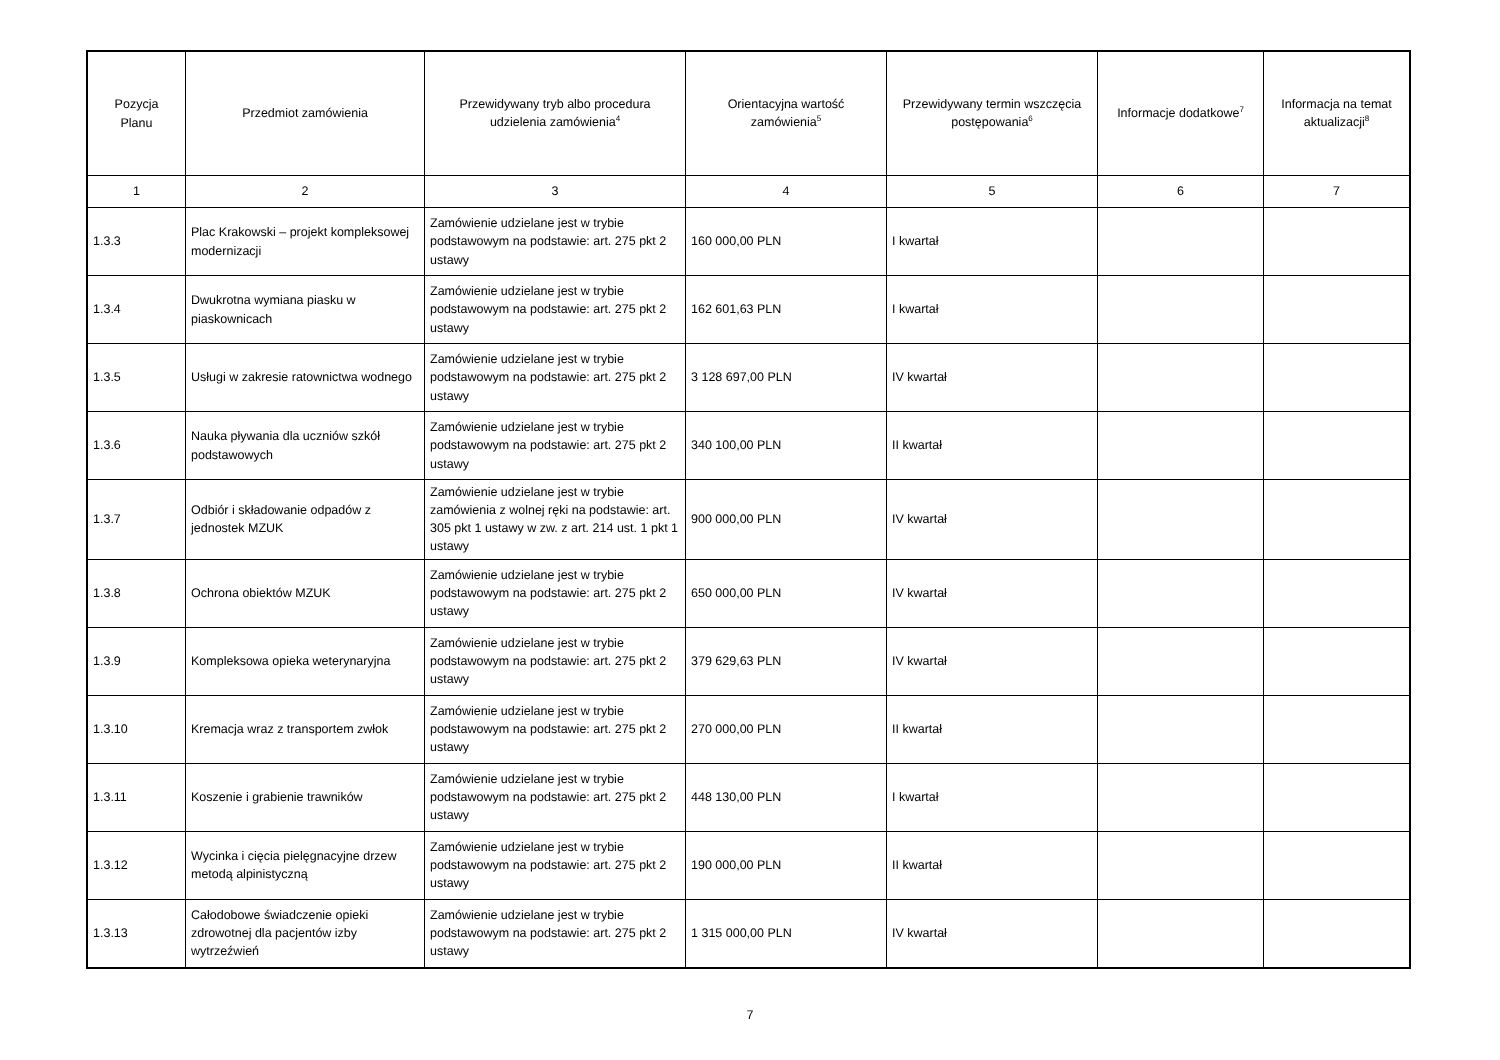| Pozycja Planu | Przedmiot zamówienia | Przewidywany tryb albo procedura udzielenia zamówienia<sup>4</sup> | Orientacyjna wartość zamówienia<sup>5</sup> | Przewidywany termin wszczęcia postępowania<sup>6</sup> | Informacje dodatkowe<sup>7</sup> | Informacja na temat aktualizacji<sup>8</sup> |
| --- | --- | --- | --- | --- | --- | --- |
| 1 | 2 | 3 | 4 | 5 | 6 | 7 |
| 1.3.3 | Plac Krakowski – projekt kompleksowej modernizacji | Zamówienie udzielane jest w trybie podstawowym na podstawie: art. 275 pkt 2 ustawy | 160 000,00 PLN | I kwartał | | |
| 1.3.4 | Dwukrotna wymiana piasku w piaskownicach | Zamówienie udzielane jest w trybie podstawowym na podstawie: art. 275 pkt 2 ustawy | 162 601,63 PLN | I kwartał | | |
| 1.3.5 | Usługi w zakresie ratownictwa wodnego | Zamówienie udzielane jest w trybie podstawowym na podstawie: art. 275 pkt 2 ustawy | 3 128 697,00 PLN | IV kwartał | | |
| 1.3.6 | Nauka pływania dla uczniów szkół podstawowych | Zamówienie udzielane jest w trybie podstawowym na podstawie: art. 275 pkt 2 ustawy | 340 100,00 PLN | II kwartał | | |
| 1.3.7 | Odbiór i składowanie odpadów z jednostek MZUK | Zamówienie udzielane jest w trybie zamówienia z wolnej ręki na podstawie: art. 305 pkt 1 ustawy w zw. z art. 214 ust. 1 pkt 1 ustawy | 900 000,00 PLN | IV kwartał | | |
| 1.3.8 | Ochrona obiektów MZUK | Zamówienie udzielane jest w trybie podstawowym na podstawie: art. 275 pkt 2 ustawy | 650 000,00 PLN | IV kwartał | | |
| 1.3.9 | Kompleksowa opieka weterynaryjna | Zamówienie udzielane jest w trybie podstawowym na podstawie: art. 275 pkt 2 ustawy | 379 629,63 PLN | IV kwartał | | |
| 1.3.10 | Kremacja wraz z transportem zwłok | Zamówienie udzielane jest w trybie podstawowym na podstawie: art. 275 pkt 2 ustawy | 270 000,00 PLN | II kwartał | | |
| 1.3.11 | Koszenie i grabienie trawników | Zamówienie udzielane jest w trybie podstawowym na podstawie: art. 275 pkt 2 ustawy | 448 130,00 PLN | I kwartał | | |
| 1.3.12 | Wycinka i cięcia pielęgnacyjne drzew metodą alpinistyczną | Zamówienie udzielane jest w trybie podstawowym na podstawie: art. 275 pkt 2 ustawy | 190 000,00 PLN | II kwartał | | |
| 1.3.13 | Całodobowe świadczenie opieki zdrowotnej dla pacjentów izby wytrzeźwień | Zamówienie udzielane jest w trybie podstawowym na podstawie: art. 275 pkt 2 ustawy | 1 315 000,00 PLN | IV kwartał | | |
7